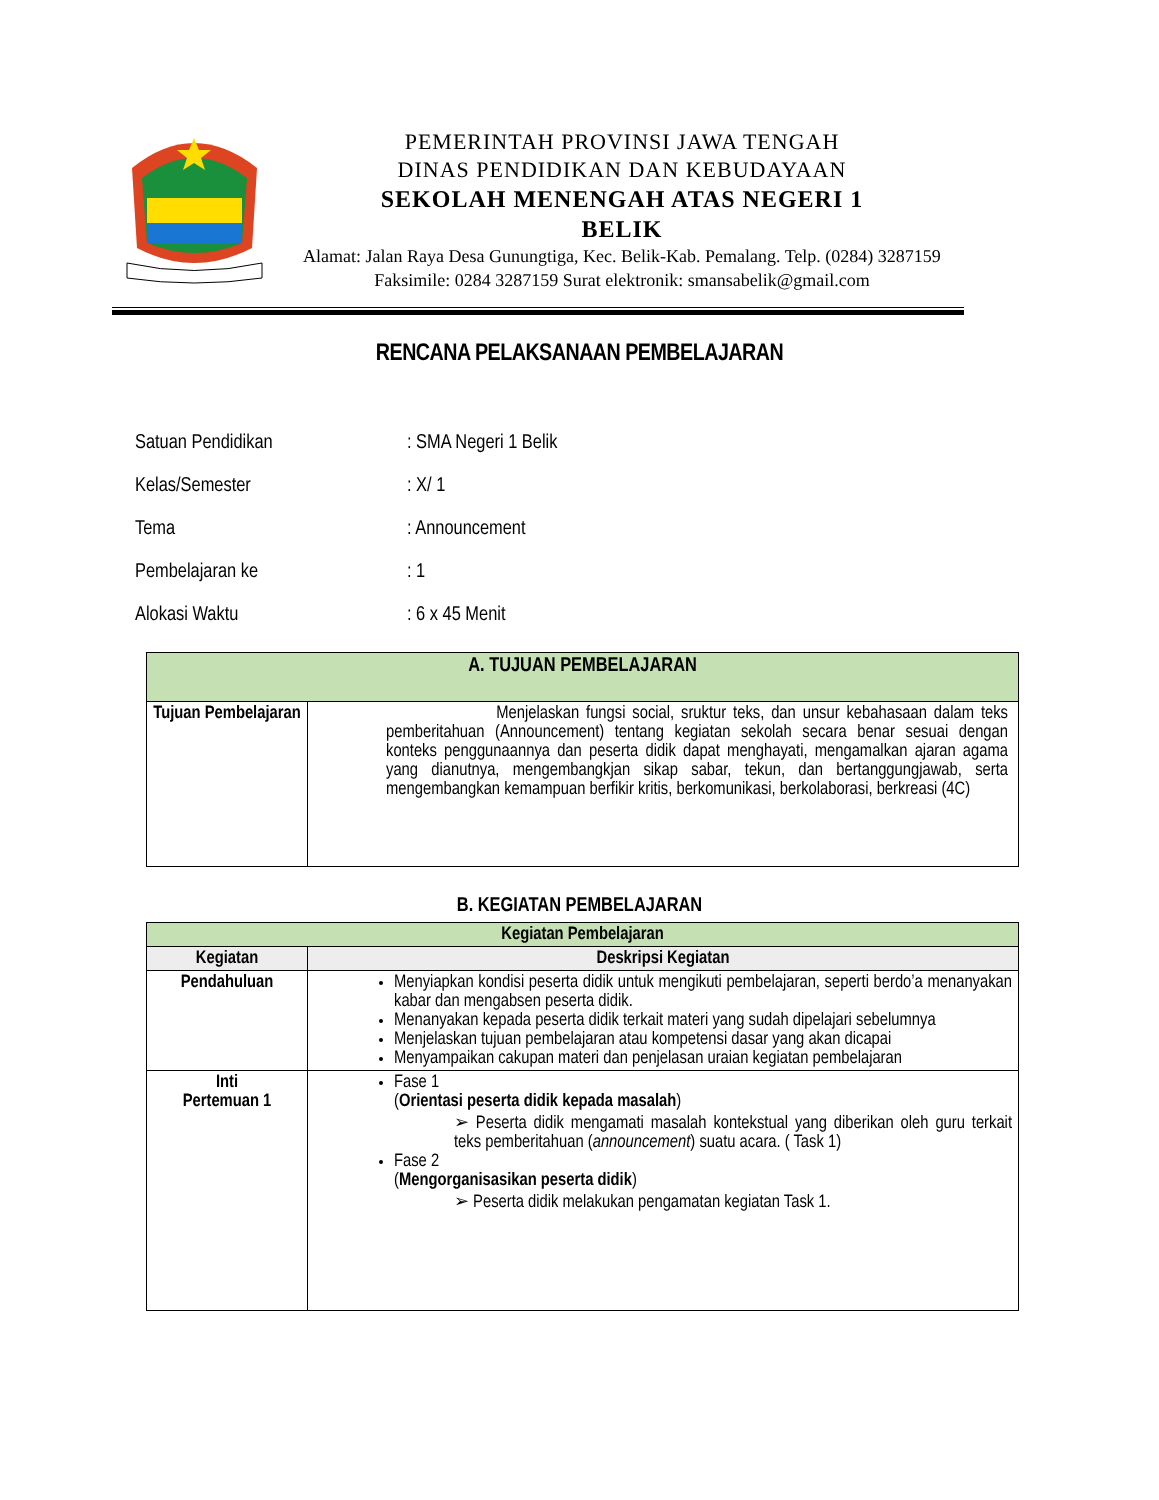PEMERINTAH PROVINSI JAWA TENGAH
DINAS PENDIDIKAN DAN KEBUDAYAAN
SEKOLAH MENENGAH ATAS NEGERI 1
BELIK
Alamat: Jalan Raya Desa Gunungtiga, Kec. Belik-Kab. Pemalang. Telp. (0284) 3287159
Faksimile: 0284 3287159 Surat elektronik: smansabelik@gmail.com
RENCANA PELAKSANAAN PEMBELAJARAN
Satuan Pendidikan: SMA Negeri 1 Belik
Kelas/Semester: X/ 1
Tema: Announcement
Pembelajaran ke: 1
Alokasi Waktu: 6 x 45 Menit
| A. TUJUAN PEMBELAJARAN | |
| --- | --- |
| Tujuan Pembelajaran | Menjelaskan fungsi social, sruktur teks, dan unsur kebahasaan dalam teks pemberitahuan (Announcement) tentang kegiatan sekolah secara benar sesuai dengan konteks penggunaannya dan peserta didik dapat menghayati, mengamalkan ajaran agama yang dianutnya, mengembangkjan sikap sabar, tekun, dan bertanggungjawab, serta mengembangkan kemampuan berfikir kritis, berkomunikasi, berkolaborasi, berkreasi (4C) |
B. KEGIATAN PEMBELAJARAN
| Kegiatan Pembelajaran | |
| --- | --- |
| Kegiatan | Deskripsi Kegiatan |
| Pendahuluan | Menyiapkan kondisi peserta didik untuk mengikuti pembelajaran, seperti berdo’a menanyakan kabar dan mengabsen peserta didik. Menanyakan kepada peserta didik terkait materi yang sudah dipelajari sebelumnya Menjelaskan tujuan pembelajaran atau kompetensi dasar yang akan dicapai Menyampaikan cakupan materi dan penjelasan uraian kegiatan pembelajaran |
| Inti Pertemuan 1 | Fase 1 ( Orientasi peserta didik kepada masalah ) ➢ Peserta didik mengamati masalah kontekstual yang diberikan oleh guru terkait teks pemberitahuan ( announcement ) suatu acara. ( Task 1) Fase 2 ( Mengorganisasikan peserta didik ) ➢ Peserta didik melakukan pengamatan kegiatan Task 1. |